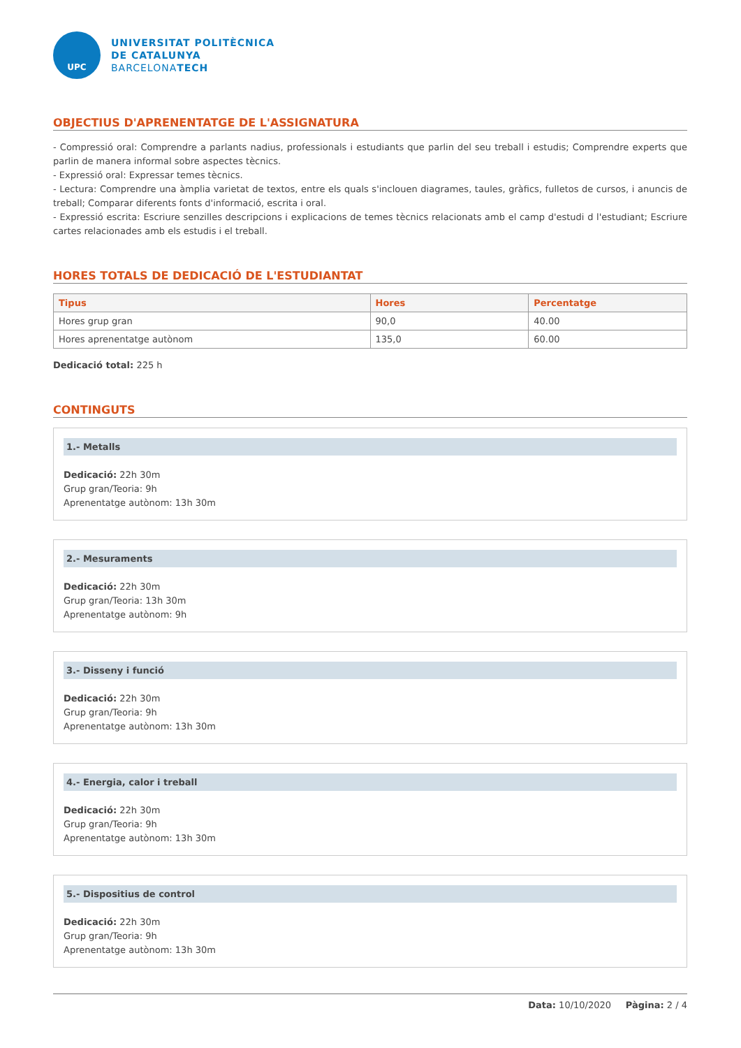UPC
UNIVERSITAT POLITÈCNICA
DE CATALUNYA
BARCELONATECH
OBJECTIUS D'APRENENTATGE DE L'ASSIGNATURA
- Compressió oral: Comprendre a parlants nadius, professionals i estudiants que parlin del seu treball i estudis; Comprendre experts que parlin de manera informal sobre aspectes tècnics.
- Expressió oral: Expressar temes tècnics.
- Lectura: Comprendre una àmplia varietat de textos, entre els quals s'inclouen diagrames, taules, gràfics, fulletos de cursos, i anuncis de treball; Comparar diferents fonts d'informació, escrita i oral.
- Expressió escrita: Escriure senzilles descripcions i explicacions de temes tècnics relacionats amb el camp d'estudi d l'estudiant; Escriure cartes relacionades amb els estudis i el treball.
HORES TOTALS DE DEDICACIÓ DE L'ESTUDIANTAT
| Tipus | Hores | Percentatge |
| --- | --- | --- |
| Hores grup gran | 90,0 | 40.00 |
| Hores aprenentatge autònom | 135,0 | 60.00 |
Dedicació total: 225 h
CONTINGUTS
1.- Metalls
Dedicació: 22h 30m
Grup gran/Teoria: 9h
Aprenentatge autònom: 13h 30m
2.- Mesuraments
Dedicació: 22h 30m
Grup gran/Teoria: 13h 30m
Aprenentatge autònom: 9h
3.- Disseny i funció
Dedicació: 22h 30m
Grup gran/Teoria: 9h
Aprenentatge autònom: 13h 30m
4.- Energia, calor i treball
Dedicació: 22h 30m
Grup gran/Teoria: 9h
Aprenentatge autònom: 13h 30m
5.- Dispositius de control
Dedicació: 22h 30m
Grup gran/Teoria: 9h
Aprenentatge autònom: 13h 30m
Data: 10/10/2020 Pàgina: 2 / 4